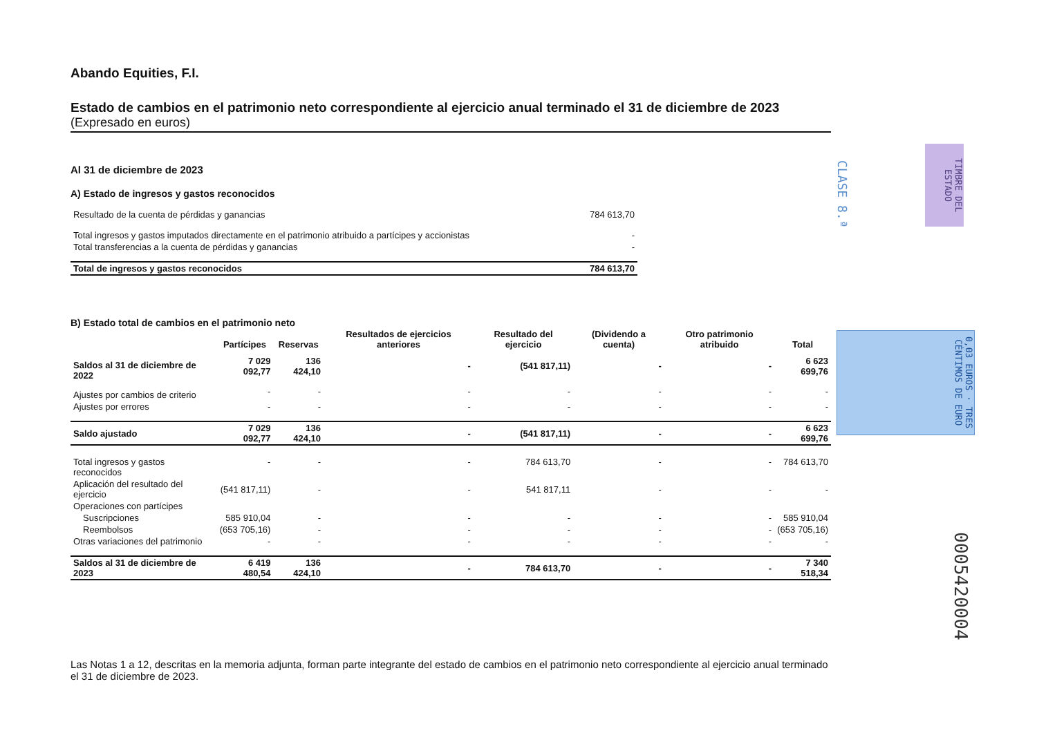Abando Equities, F.I.
Estado de cambios en el patrimonio neto correspondiente al ejercicio anual terminado el 31 de diciembre de 2023
(Expresado en euros)
Al 31 de diciembre de 2023
A) Estado de ingresos y gastos reconocidos
| Resultado de la cuenta de pérdidas y ganancias | 784 613,70 |
| Total ingresos y gastos imputados directamente en el patrimonio atribuido a partícipes y accionistas | - |
| Total transferencias a la cuenta de pérdidas y ganancias | - |
| Total de ingresos y gastos reconocidos | 784 613,70 |
B) Estado total de cambios en el patrimonio neto
| | Partícipes | Reservas | Resultados de ejercicios anteriores | Resultado del ejercicio | (Dividendo a cuenta) | Otro patrimonio atribuido | Total |
| --- | --- | --- | --- | --- | --- | --- | --- |
| Saldos al 31 de diciembre de 2022 | 7 029 092,77 | 136 424,10 | - | (541 817,11) | - | - | 6 623 699,76 |
| Ajustes por cambios de criterio | - | - | - | - | - | - | - |
| Ajustes por errores | - | - | - | - | - | - | - |
| Saldo ajustado | 7 029 092,77 | 136 424,10 | - | (541 817,11) | - | - | 6 623 699,76 |
| Total ingresos y gastos reconocidos | - | - | - | 784 613,70 | - | - | 784 613,70 |
| Aplicación del resultado del ejercicio | (541 817,11) | - | - | 541 817,11 | - | - | - |
| Operaciones con partícipes | | | | | | | |
| Suscripciones | 585 910,04 | - | - | - | - | - | 585 910,04 |
| Reembolsos | (653 705,16) | - | - | - | - | - | (653 705,16) |
| Otras variaciones del patrimonio | - | - | - | - | - | - | - |
| Saldos al 31 de diciembre de 2023 | 6 419 480,54 | 136 424,10 | - | 784 613,70 | - | - | 7 340 518,34 |
CLASE 8.ª
TIMBRE DEL ESTADO
0,03 EUROS · TRES CÉNTIMOS DE EURO
0005420004
Las Notas 1 a 12, descritas en la memoria adjunta, forman parte integrante del estado de cambios en el patrimonio neto correspondiente al ejercicio anual terminado el 31 de diciembre de 2023.